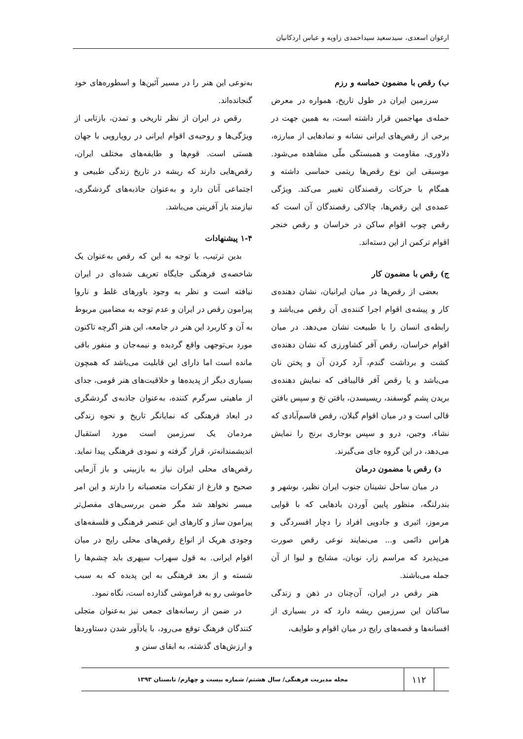ارغوان اسعدی، سیدسعید سیداحمدی زاویه و عباس اردکانیان
ب) رقص با مضمون حماسه و رزم
سرزمین ایران در طول تاریخ، همواره در معرض حمله‌ی مهاجمین قرار داشته است، به همین جهت در برخی از رقص‌های ایرانی نشانه و نمادهایی از مبارزه، دلاوری، مقاومت و همبستگی ملّی مشاهده می‌شود. موسیقی این نوع رقص‌ها ریتمی حماسی داشته و همگام با حرکات رقصندگان تغییر می‌کند. ویژگی عمده‌ی این رقص‌ها، چالاکی رقصندگان آن است که رقص چوب اقوام ساکن در خراسان و رقص خنجر اقوام ترکمن از این دسته‌اند.
ج) رقص با مضمون کار
بعضی از رقص‌ها در میان ایرانیان، نشان دهنده‌ی کار و پیشه‌ی اقوام اجرا کننده‌ی آن رقص می‌باشد و رابطه‌ی انسان را با طبیعت نشان می‌دهد. در میان اقوام خراسان، رقص آفر کشاورزی که نشان دهنده‌ی کشت و برداشت گندم، آرد کردن آن و پختن نان می‌باشد و یا رقص آفر قالیبافی که نمایش دهنده‌ی بریدن پشم گوسفند، ریسیسدن، بافتن نخ و سپس بافتن قالی است و در میان اقوام گیلان، رقص قاسم‌آبادی که نشاء، وجین، درو و سپس بوجاری برنج را نمایش می‌دهد، در این گروه جای می‌گیرند.
د) رقص با مضمون درمان
در میان ساحل نشینان جنوب ایران نظیر، بوشهر و بندرلنگه، منظور پایین آوردن بادهایی که با قوایی مرموز، اثیری و جادویی افراد را دچار افسردگی و هراس دائمی و... می‌نمایند نوعی رقص صورت می‌پذیرد که مراسم زار، نوبان، مشایخ و لیوا از آن جمله می‌باشند.
هنر رقص در ایران، آن‌چنان در ذهن و زندگی ساکنان این سرزمین ریشه دارد که در بسیاری از افسانه‌ها و قصه‌های رایج در میان اقوام و طوایف،
به‌نوعی این هنر را در مسیر آئین‌ها و اسطوره‌های خود گنجانده‌اند.
رقص در ایران از نظر تاریخی و تمدن، بازتابی از ویژگی‌ها و روحیه‌ی اقوام ایرانی در رویارویی با جهان هستی است. قوم‌ها و طایفه‌های مختلف ایران، رقص‌هایی دارند که ریشه در تاریخ زندگی طبیعی و اجتماعی آنان دارد و به‌عنوان جاذبه‌های گردشگری، نیازمند باز آفرینی می‌باشد.
۱-۴ پیشنهادات
بدین ترتیب، با توجه به این که رقص به‌عنوان یک شاخصه‌ی فرهنگی جایگاه تعریف شده‌ای در ایران نیافته است و نظر به وجود باورهای غلط و ناروا پیرامون رقص در ایران و عدم توجه به مضامین مربوط به آن و کاربرد این هنر در جامعه، این هنر اگرچه تاکنون مورد بی‌توجهی واقع گردیده و نیمه‌جان و منفور باقی مانده است اما دارای این قابلیت می‌باشد که همچون بسیاری دیگر از پدیده‌ها و خلاقیت‌های هنر قومی، جدای از ماهیتی سرگرم کننده، به‌عنوان جاذبه‌ی گردشگری در ابعاد فرهنگی که نمایانگر تاریخ و نحوه زندگی مردمان یک سرزمین است مورد استقبال اندیشمندانه‌تر، قرار گرفته و نمودی فرهنگی پیدا نماید. رقص‌های محلی ایران نیاز به بازبینی و باز آزمایی صحیح و فارغ از تفکرات متعصبانه را دارند و این امر میسر نخواهد شد مگر ضمن بررسی‌های مفصل‌تر پیرامون ساز و کارهای این عنصر فرهنگی و فلسفه‌های وجودی هریک از انواع رقص‌های محلی رایج در میان اقوام ایرانی. به قول سهراب سپهری باید چشم‌ها را شسته و از بعد فرهنگی به این پدیده که به سبب خاموشی رو به فراموشی گذارده است، نگاه نمود.
در ضمن از رسانه‌های جمعی نیز به‌عنوان متجلی کنندگان فرهنگ توقع می‌رود، با یادآور شدن دستاوردها و ارزش‌های گذشته، به ابقای سنن و
۱۱۲
مجله مدیریت فرهنگی/ سال هشتم/ شماره بیست و چهارم/ تابستان ۱۳۹۳